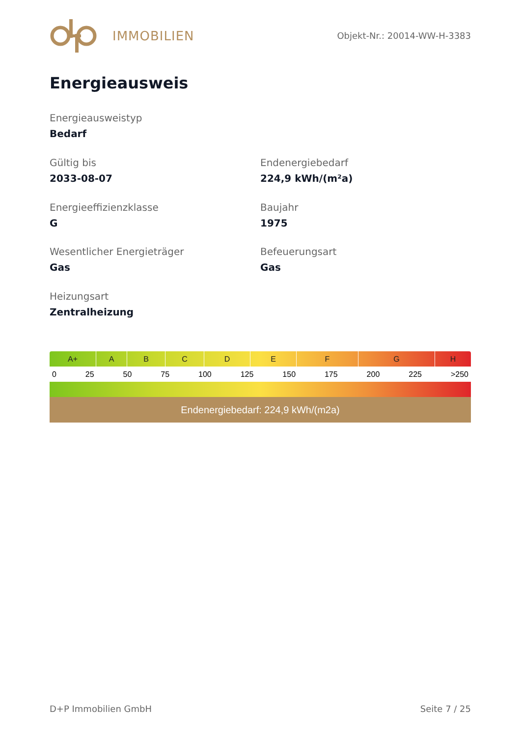IMMOBILIEN
Objekt-Nr.: 20014-WW-H-3383
Energieausweis
Energieausweistyp
Bedarf
Gültig bis
2033-08-07
Endenergiebedarf
224,9 kWh/(m²a)
Energieeffizienzklasse
G
Baujahr
1975
Wesentlicher Energieträger
Gas
Befeuerungsart
Gas
Heizungsart
Zentralheizung
A+ A B C D E F G H
0 25 50 75 100 125 150 175 200 225 >250
Endenergiebedarf: 224,9 kWh/(m2a)
D+P Immobilien GmbH Seite 7 / 25